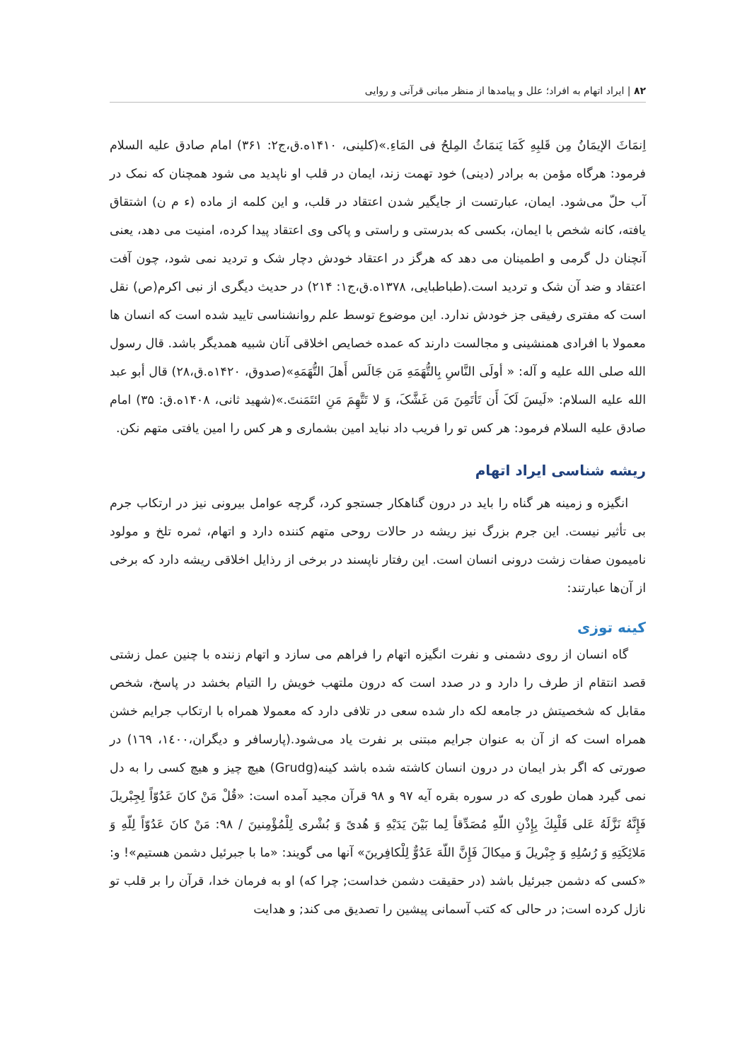۸۲ | ایراد اتهام به افراد؛ علل و پیامدها از منظر مبانی قرآنی و روایی
اِنمَاثَ الإیمَانُ مِن قَلبِهِ کَمَا یَنمَاثُ المِلحُ فی المَاءِ.»(کلینی، ۱۴۱۰ه.ق،ج۲: ۳۶۱) امام صادق علیه السلام فرمود: هرگاه مؤمن به برادر (دینی) خود تهمت زند، ایمان در قلب او ناپدید می شود همچنان که نمک در آب حلّ می‌شود. ایمان، عبارتست از جایگیر شدن اعتقاد در قلب، و این کلمه از ماده (ء م ن) اشتقاق یافته، کانه شخص با ایمان، بکسی که بدرستی و راستی و پاکی وی اعتقاد پیدا کرده، امنیت می دهد، یعنی آنچنان دل گرمی و اطمینان می دهد که هرگز در اعتقاد خودش دچار شک و تردید نمی شود، چون آفت اعتقاد و ضد آن شک و تردید است.(طباطبایی، ۱۳۷۸ه.ق،ج۱: ۲۱۴) در حدیث دیگری از نبی اکرم(ص) نقل است که مفتری رفیقی جز خودش ندارد. این موضوع توسط علم روانشناسی تایید شده است که انسان ها معمولا با افرادی همنشینی و مجالست دارند که عمده خصایص اخلاقی آنان شبیه همدیگر باشد. قال رسول الله صلی الله علیه و آله: « أولَی النَّاسِ بِالتُّهَمَهِ مَن جَالَس أَهلَ التُّهَمَهِ»(صدوق، ۱۴۲۰ه.ق،۲۸) قال أبو عبد الله علیه السلام: «لَیسَ لَکَ أَن تَأتَمِنَ مَن غَشَّکَ، وَ لا تَتَّهِمَ مَنِ ائتَمَنتَ.»(شهید ثانی، ۱۴۰۸ه.ق: ۳۵) امام صادق علیه السلام فرمود: هر کس تو را فریب داد نباید امین بشماری و هر کس را امین یافتی متهم نکن.
ریشه شناسی ایراد اتهام
انگیزه و زمینه هر گناه را باید در درون گناهکار جستجو کرد، گرچه عوامل بیرونی نیز در ارتکاب جرم بی تأثیر نیست. این جرم بزرگ نیز ریشه در حالات روحی متهم کننده دارد و اتهام، ثمره تلخ و مولود نامیمون صفات زشت درونی انسان است. این رفتار ناپسند در برخی از رذایل اخلاقی ریشه دارد که برخی از آن‌ها عبارتند:
کینه توزی
گاه انسان از روی دشمنی و نفرت انگیزه اتهام را فراهم می سازد و اتهام زننده با چنین عمل زشتی قصد انتقام از طرف را دارد و در صدد است که درون ملتهب خویش را التیام بخشد در پاسخ، شخص مقابل که شخصیتش در جامعه لکه دار شده سعی در تلافی دارد که معمولا همراه با ارتکاب جرایم خشن همراه است که از آن به عنوان جرایم مبتنی بر نفرت یاد می‌شود.(پارسافر و دیگران،١٤٠٠، ١٦٩) در صورتی که اگر بذر ایمان در درون انسان کاشته شده باشد کینه(Grudg) هیچ چیز و هیچ کسی را به دل نمی گیرد همان طوری که در سوره بقره آیه ۹۷ و ۹۸ قرآن مجید آمده است: «قُلْ مَنْ كانَ عَدُوّاً لِجِبْريلَ فَإِنَّهُ نَزَّلَهُ عَلى‏ قَلْبِكَ بِإِذْنِ اللّهِ مُصَدِّقاً لِما بَيْنَ يَدَيْهِ وَ هُدىً وَ بُشْرى‏ لِلْمُؤْمِنينَ / ۹۸: مَنْ كانَ عَدُوّاً لِلّهِ وَ مَلائِكَتِهِ وَ رُسُلِهِ وَ جِبْريلَ وَ ميكالَ فَإِنَّ اللّهَ عَدُوٌّ لِلْكافِرينَ» آنها می گویند: «ما با جبرئیل دشمن هستیم»! و: «کسی که دشمن جبرئیل باشد (در حقیقت دشمن خداست; چرا که) او به فرمان خدا، قرآن را بر قلب تو نازل کرده است; در حالی که کتب آسمانی پیشین را تصدیق می کند; و هدایت